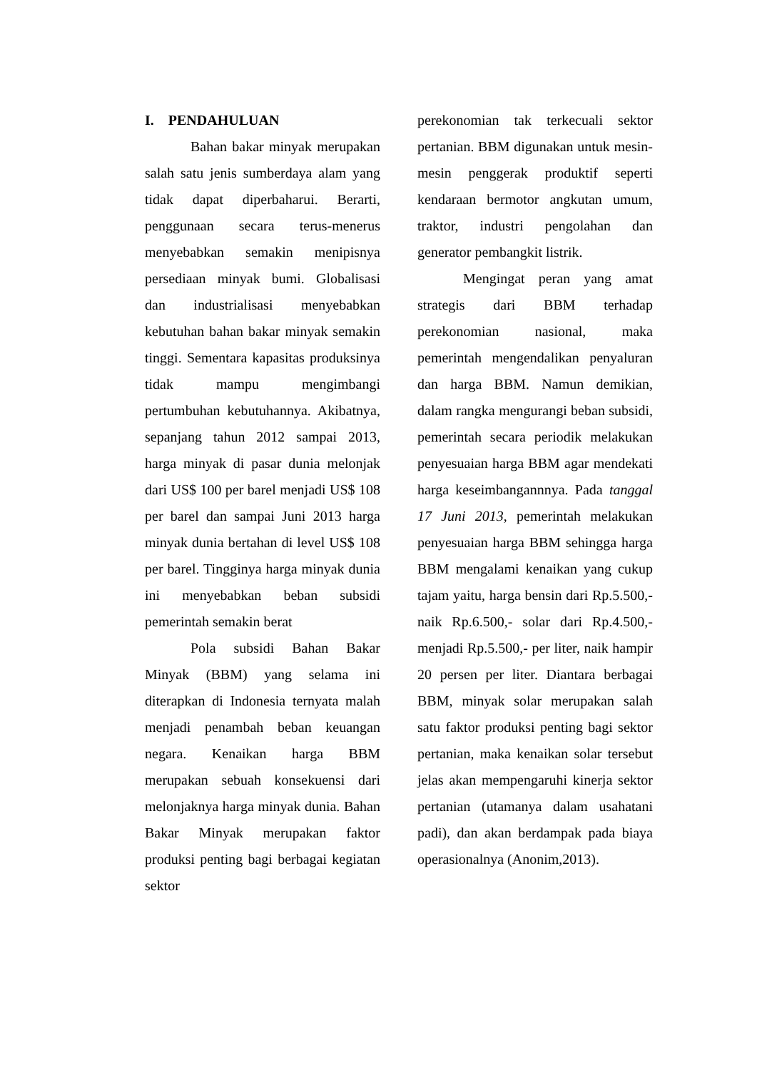I. PENDAHULUAN
Bahan bakar minyak merupakan salah satu jenis sumberdaya alam yang tidak dapat diperbaharui. Berarti, penggunaan secara terus-menerus menyebabkan semakin menipisnya persediaan minyak bumi. Globalisasi dan industrialisasi menyebabkan kebutuhan bahan bakar minyak semakin tinggi. Sementara kapasitas produksinya tidak mampu mengimbangi pertumbuhan kebutuhannya. Akibatnya, sepanjang tahun 2012 sampai 2013, harga minyak di pasar dunia melonjak dari US$ 100 per barel menjadi US$ 108 per barel dan sampai Juni 2013 harga minyak dunia bertahan di level US$ 108 per barel. Tingginya harga minyak dunia ini menyebabkan beban subsidi pemerintah semakin berat
Pola subsidi Bahan Bakar Minyak (BBM) yang selama ini diterapkan di Indonesia ternyata malah menjadi penambah beban keuangan negara. Kenaikan harga BBM merupakan sebuah konsekuensi dari melonjaknya harga minyak dunia. Bahan Bakar Minyak merupakan faktor produksi penting bagi berbagai kegiatan sektor
perekonomian tak terkecuali sektor pertanian. BBM digunakan untuk mesin-mesin penggerak produktif seperti kendaraan bermotor angkutan umum, traktor, industri pengolahan dan generator pembangkit listrik.
Mengingat peran yang amat strategis dari BBM terhadap perekonomian nasional, maka pemerintah mengendalikan penyaluran dan harga BBM. Namun demikian, dalam rangka mengurangi beban subsidi, pemerintah secara periodik melakukan penyesuaian harga BBM agar mendekati harga keseimbangannnya. Pada tanggal 17 Juni 2013, pemerintah melakukan penyesuaian harga BBM sehingga harga BBM mengalami kenaikan yang cukup tajam yaitu, harga bensin dari Rp.5.500,- naik Rp.6.500,- solar dari Rp.4.500,- menjadi Rp.5.500,- per liter, naik hampir 20 persen per liter. Diantara berbagai BBM, minyak solar merupakan salah satu faktor produksi penting bagi sektor pertanian, maka kenaikan solar tersebut jelas akan mempengaruhi kinerja sektor pertanian (utamanya dalam usahatani padi), dan akan berdampak pada biaya operasionalnya (Anonim,2013).